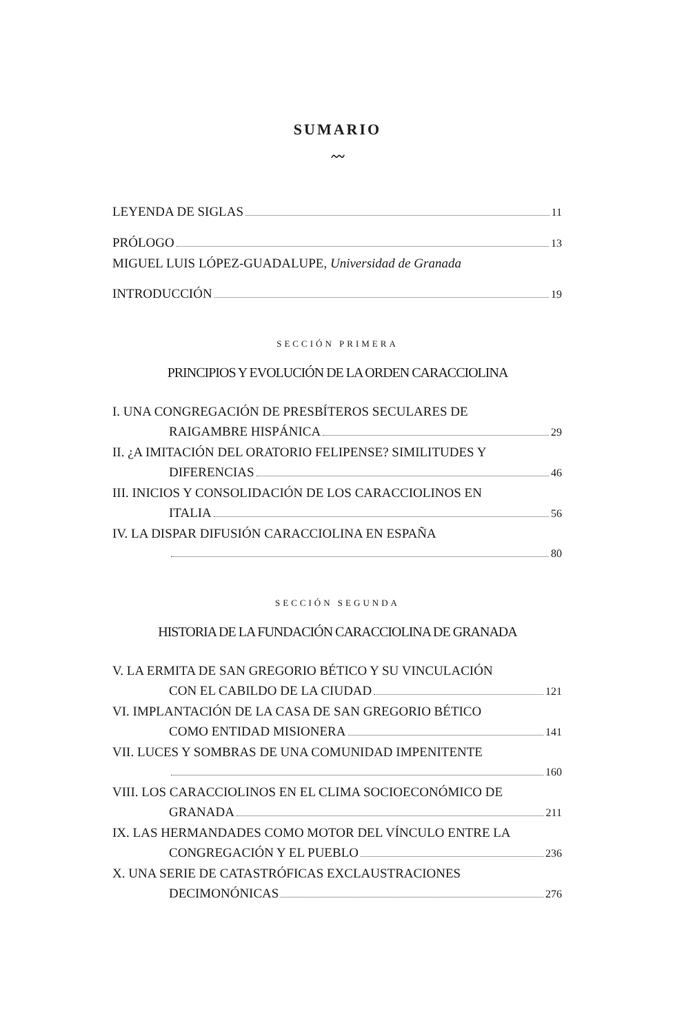SUMARIO
〰
LEYENDA DE SIGLAS 11
PRÓLOGO 13
MIGUEL LUIS LÓPEZ-GUADALUPE, Universidad de Granada
INTRODUCCIÓN 19
SECCIÓN PRIMERA
PRINCIPIOS Y EVOLUCIÓN DE LA ORDEN CARACCIOLINA
I. UNA CONGREGACIÓN DE PRESBÍTEROS SECULARES DE
RAIGAMBRE HISPÁNICA 29
II. ¿A IMITACIÓN DEL ORATORIO FELIPENSE? SIMILITUDES Y
DIFERENCIAS 46
III. INICIOS Y CONSOLIDACIÓN DE LOS CARACCIOLINOS EN
ITALIA 56
IV. LA DISPAR DIFUSIÓN CARACCIOLINA EN ESPAÑA
80
SECCIÓN SEGUNDA
HISTORIA DE LA FUNDACIÓN CARACCIOLINA DE GRANADA
V. LA ERMITA DE SAN GREGORIO BÉTICO Y SU VINCULACIÓN
CON EL CABILDO DE LA CIUDAD 121
VI. IMPLANTACIÓN DE LA CASA DE SAN GREGORIO BÉTICO
COMO ENTIDAD MISIONERA 141
VII. LUCES Y SOMBRAS DE UNA COMUNIDAD IMPENITENTE
160
VIII. LOS CARACCIOLINOS EN EL CLIMA SOCIOECONÓMICO DE
GRANADA 211
IX. LAS HERMANDADES COMO MOTOR DEL VÍNCULO ENTRE LA
CONGREGACIÓN Y EL PUEBLO 236
X. UNA SERIE DE CATASTRÓFICAS EXCLAUSTRACIONES
DECIMONÓNICAS 276